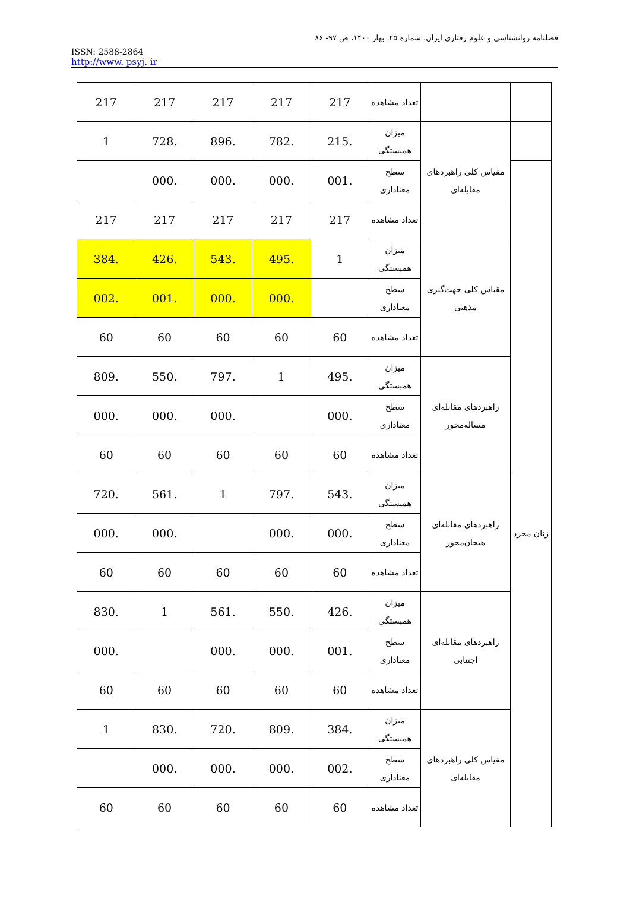فصلنامه روانشناسی و علوم رفتاری ایران، شماره ۲۵، بهار ۱۴۰۰، ص ۹۷- ۸۶
ISSN: 2588-2864
http://www. psyj. ir
| | | تعداد مشاهده | 217 | 217 | 217 | 217 | 217 |
| | مقیاس کلی راهبردهای مقابله‌ای | میزان همبستگی | .215 | .782 | .896 | .728 | 1 |
| | | سطح معناداری | .001 | .000 | .000 | .000 | |
| | | تعداد مشاهده | 217 | 217 | 217 | 217 | 217 |
| زنان مجرد | مقیاس کلی جهت‌گیری مذهبی | میزان همبستگی | 1 | .495 | .543 | .426 | .384 |
| | | سطح معناداری | | .000 | .000 | .001 | .002 |
| | | تعداد مشاهده | 60 | 60 | 60 | 60 | 60 |
| | راهبردهای مقابله‌ای مساله‌محور | میزان همبستگی | .495 | 1 | .797 | .550 | .809 |
| | | سطح معناداری | .000 | | .000 | .000 | .000 |
| | | تعداد مشاهده | 60 | 60 | 60 | 60 | 60 |
| | راهبردهای مقابله‌ای هیجان‌محور | میزان همبستگی | .543 | .797 | 1 | .561 | .720 |
| | | سطح معناداری | .000 | .000 | | .000 | .000 |
| | | تعداد مشاهده | 60 | 60 | 60 | 60 | 60 |
| | راهبردهای مقابله‌ای اجتنابی | میزان همبستگی | .426 | .550 | .561 | 1 | .830 |
| | | سطح معناداری | .001 | .000 | .000 | | .000 |
| | | تعداد مشاهده | 60 | 60 | 60 | 60 | 60 |
| | مقیاس کلی راهبردهای مقابله‌ای | میزان همبستگی | .384 | .809 | .720 | .830 | 1 |
| | | سطح معناداری | .002 | .000 | .000 | .000 | |
| | | تعداد مشاهده | 60 | 60 | 60 | 60 | 60 |